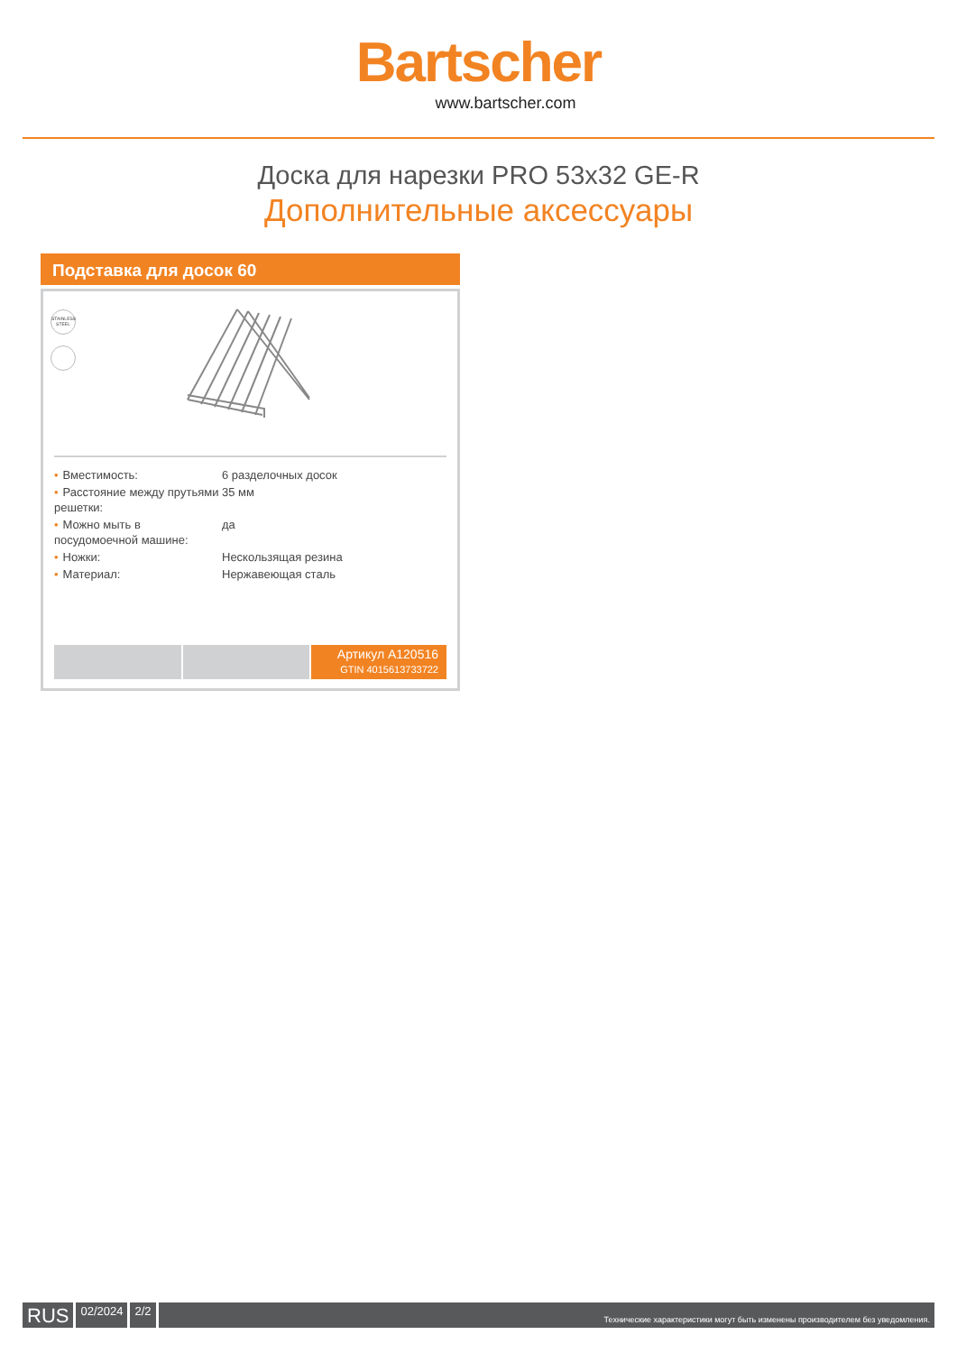Bartscher
www.bartscher.com
Доска для нарезки PRO 53x32 GE-R
Дополнительные аксессуары
Подставка для досок 60
STAINLESS STEEL
| • Вместимость: | 6 разделочных досок |
| • Расстояние между прутьями решетки: | 35 мм |
| • Можно мыть в посудомоечной машине: | да |
| • Ножки: | Нескользящая резина |
| • Материал: | Нержавеющая сталь |
Артикул A120516
GTIN 4015613733722
RUS
02/2024 2/2
Технические характеристики могут быть изменены производителем без уведомления.